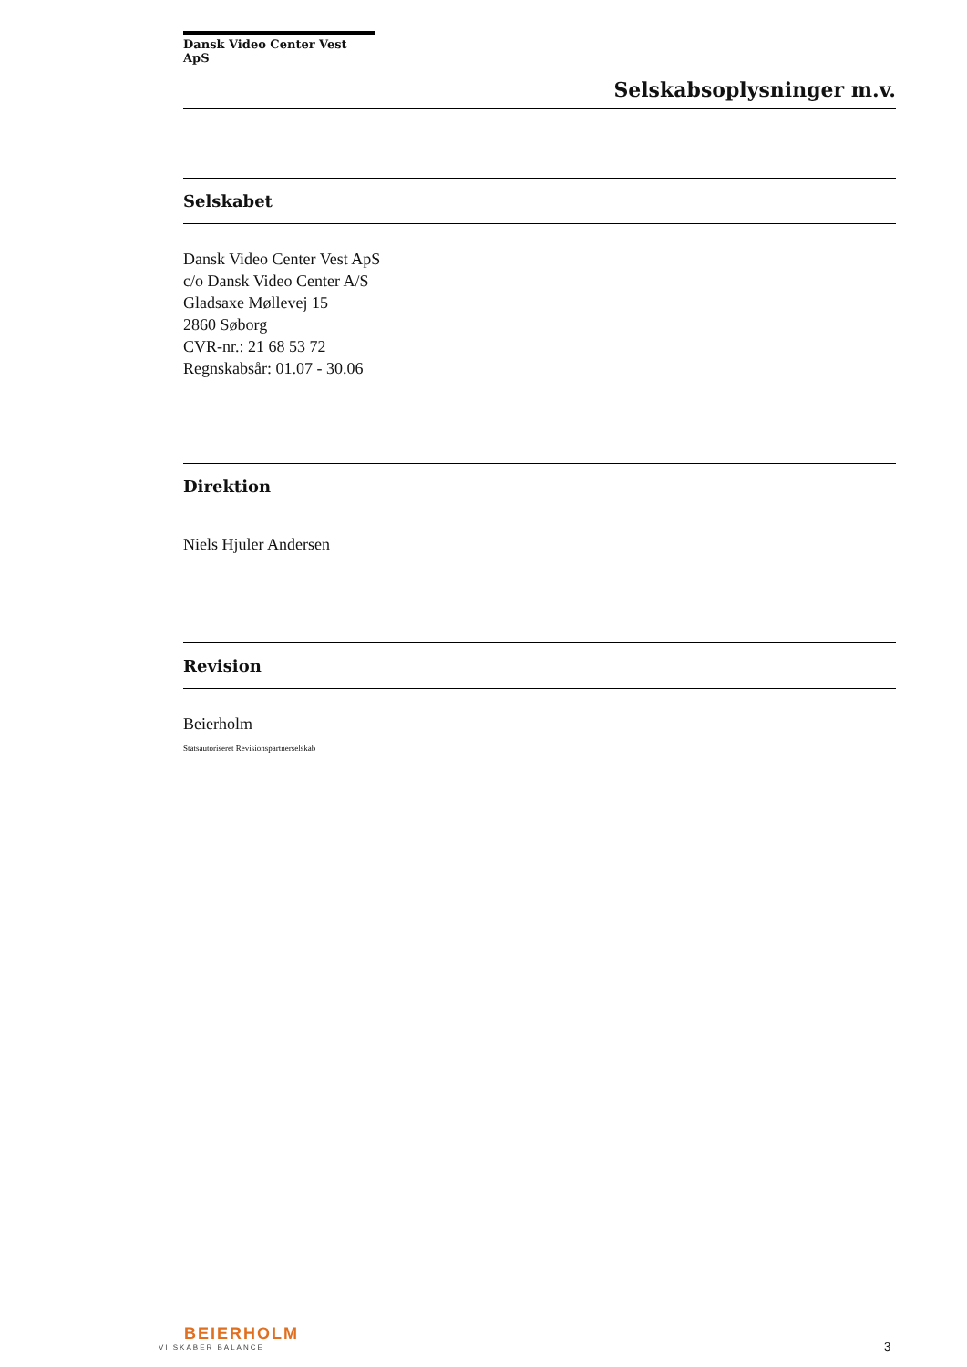Dansk Video Center Vest ApS
Selskabsoplysninger m.v.
Selskabet
Dansk Video Center Vest ApS
c/o Dansk Video Center A/S
Gladsaxe Møllevej 15
2860 Søborg
CVR-nr.: 21 68 53 72
Regnskabsår: 01.07 - 30.06
Direktion
Niels Hjuler Andersen
Revision
Beierholm
Statsautoriseret Revisionspartnerselskab
BEIERHOLM
VI SKABER BALANCE
3